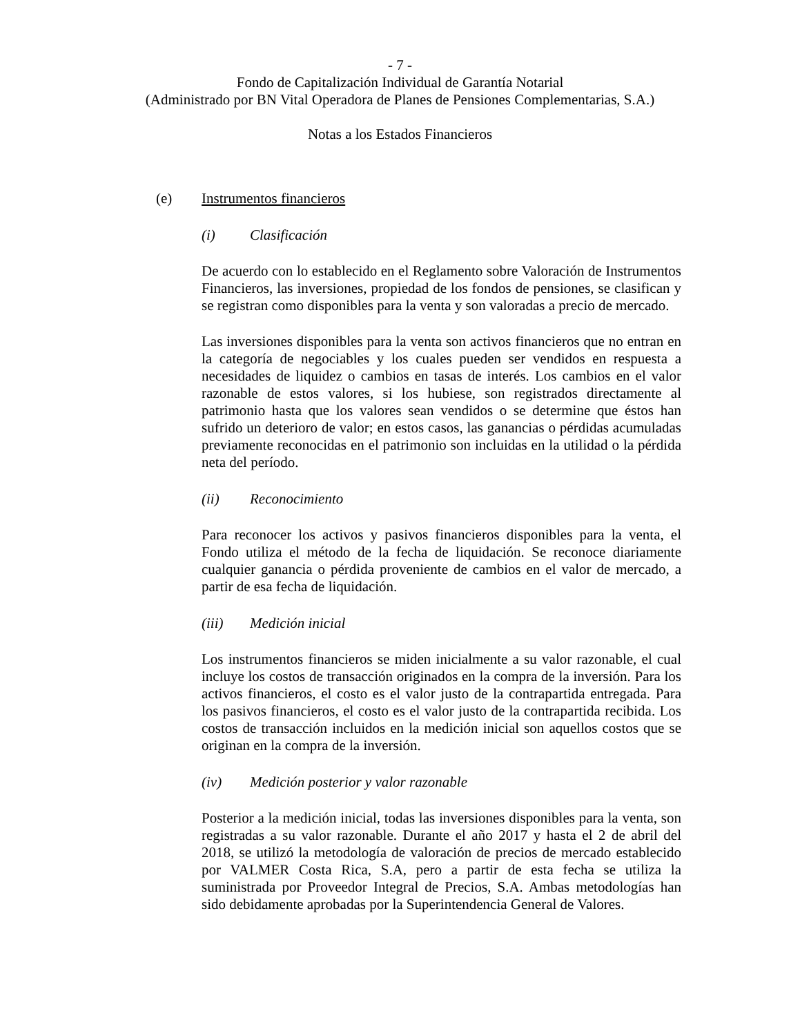- 7 -
Fondo de Capitalización Individual de Garantía Notarial
(Administrado por BN Vital Operadora de Planes de Pensiones Complementarias, S.A.)
Notas a los Estados Financieros
(e) Instrumentos financieros
(i) Clasificación
De acuerdo con lo establecido en el Reglamento sobre Valoración de Instrumentos Financieros, las inversiones, propiedad de los fondos de pensiones, se clasifican y se registran como disponibles para la venta y son valoradas a precio de mercado.
Las inversiones disponibles para la venta son activos financieros que no entran en la categoría de negociables y los cuales pueden ser vendidos en respuesta a necesidades de liquidez o cambios en tasas de interés. Los cambios en el valor razonable de estos valores, si los hubiese, son registrados directamente al patrimonio hasta que los valores sean vendidos o se determine que éstos han sufrido un deterioro de valor; en estos casos, las ganancias o pérdidas acumuladas previamente reconocidas en el patrimonio son incluidas en la utilidad o la pérdida neta del período.
(ii) Reconocimiento
Para reconocer los activos y pasivos financieros disponibles para la venta, el Fondo utiliza el método de la fecha de liquidación. Se reconoce diariamente cualquier ganancia o pérdida proveniente de cambios en el valor de mercado, a partir de esa fecha de liquidación.
(iii) Medición inicial
Los instrumentos financieros se miden inicialmente a su valor razonable, el cual incluye los costos de transacción originados en la compra de la inversión. Para los activos financieros, el costo es el valor justo de la contrapartida entregada. Para los pasivos financieros, el costo es el valor justo de la contrapartida recibida. Los costos de transacción incluidos en la medición inicial son aquellos costos que se originan en la compra de la inversión.
(iv) Medición posterior y valor razonable
Posterior a la medición inicial, todas las inversiones disponibles para la venta, son registradas a su valor razonable. Durante el año 2017 y hasta el 2 de abril del 2018, se utilizó la metodología de valoración de precios de mercado establecido por VALMER Costa Rica, S.A, pero a partir de esta fecha se utiliza la suministrada por Proveedor Integral de Precios, S.A. Ambas metodologías han sido debidamente aprobadas por la Superintendencia General de Valores.